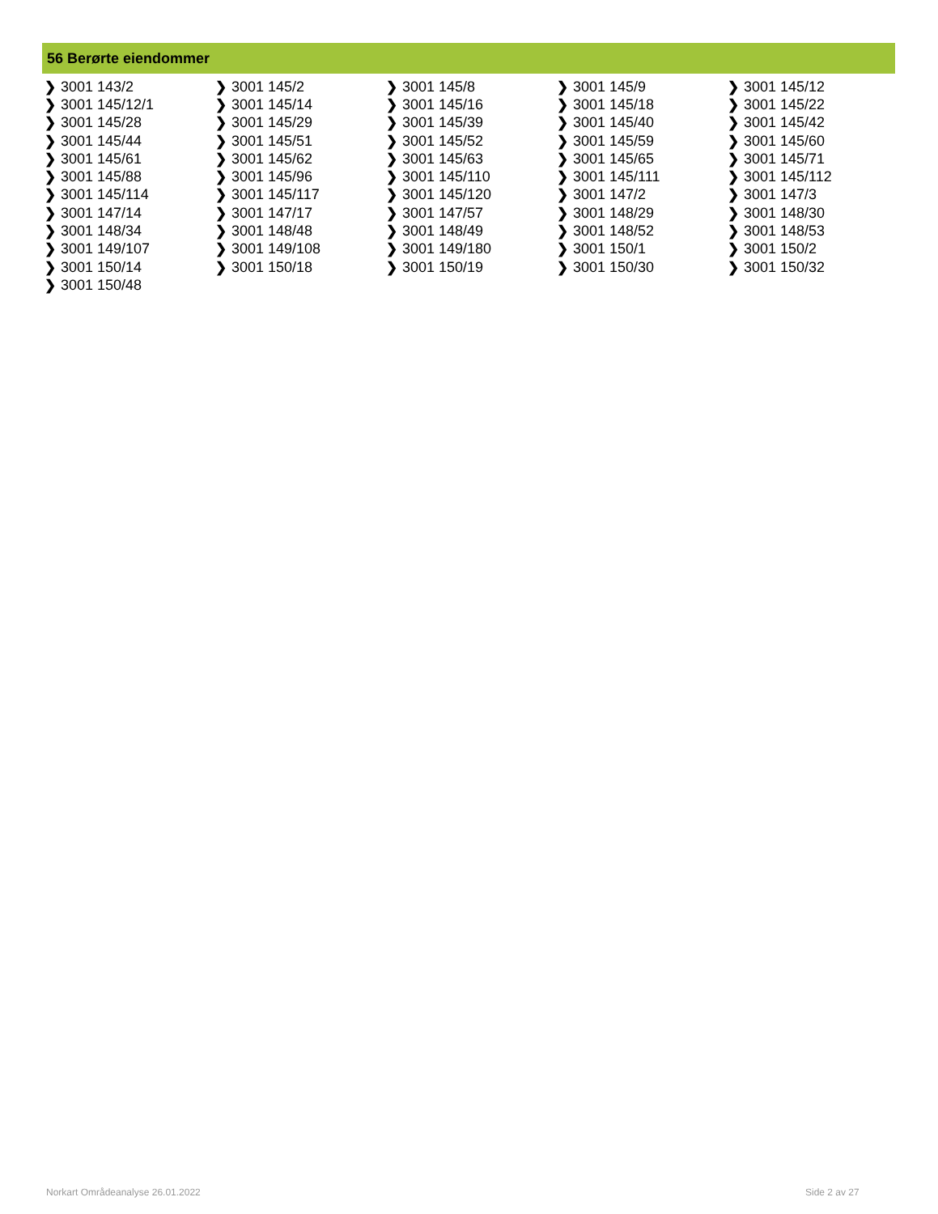56 Berørte eiendommer
| ❯ 3001 143/2 | ❯ 3001 145/2 | ❯ 3001 145/8 | ❯ 3001 145/9 | ❯ 3001 145/12 |
| ❯ 3001 145/12/1 | ❯ 3001 145/14 | ❯ 3001 145/16 | ❯ 3001 145/18 | ❯ 3001 145/22 |
| ❯ 3001 145/28 | ❯ 3001 145/29 | ❯ 3001 145/39 | ❯ 3001 145/40 | ❯ 3001 145/42 |
| ❯ 3001 145/44 | ❯ 3001 145/51 | ❯ 3001 145/52 | ❯ 3001 145/59 | ❯ 3001 145/60 |
| ❯ 3001 145/61 | ❯ 3001 145/62 | ❯ 3001 145/63 | ❯ 3001 145/65 | ❯ 3001 145/71 |
| ❯ 3001 145/88 | ❯ 3001 145/96 | ❯ 3001 145/110 | ❯ 3001 145/111 | ❯ 3001 145/112 |
| ❯ 3001 145/114 | ❯ 3001 145/117 | ❯ 3001 145/120 | ❯ 3001 147/2 | ❯ 3001 147/3 |
| ❯ 3001 147/14 | ❯ 3001 147/17 | ❯ 3001 147/57 | ❯ 3001 148/29 | ❯ 3001 148/30 |
| ❯ 3001 148/34 | ❯ 3001 148/48 | ❯ 3001 148/49 | ❯ 3001 148/52 | ❯ 3001 148/53 |
| ❯ 3001 149/107 | ❯ 3001 149/108 | ❯ 3001 149/180 | ❯ 3001 150/1 | ❯ 3001 150/2 |
| ❯ 3001 150/14 | ❯ 3001 150/18 | ❯ 3001 150/19 | ❯ 3001 150/30 | ❯ 3001 150/32 |
| ❯ 3001 150/48 | | | | |
Norkart Områdeanalyse 26.01.2022
Side 2 av 27